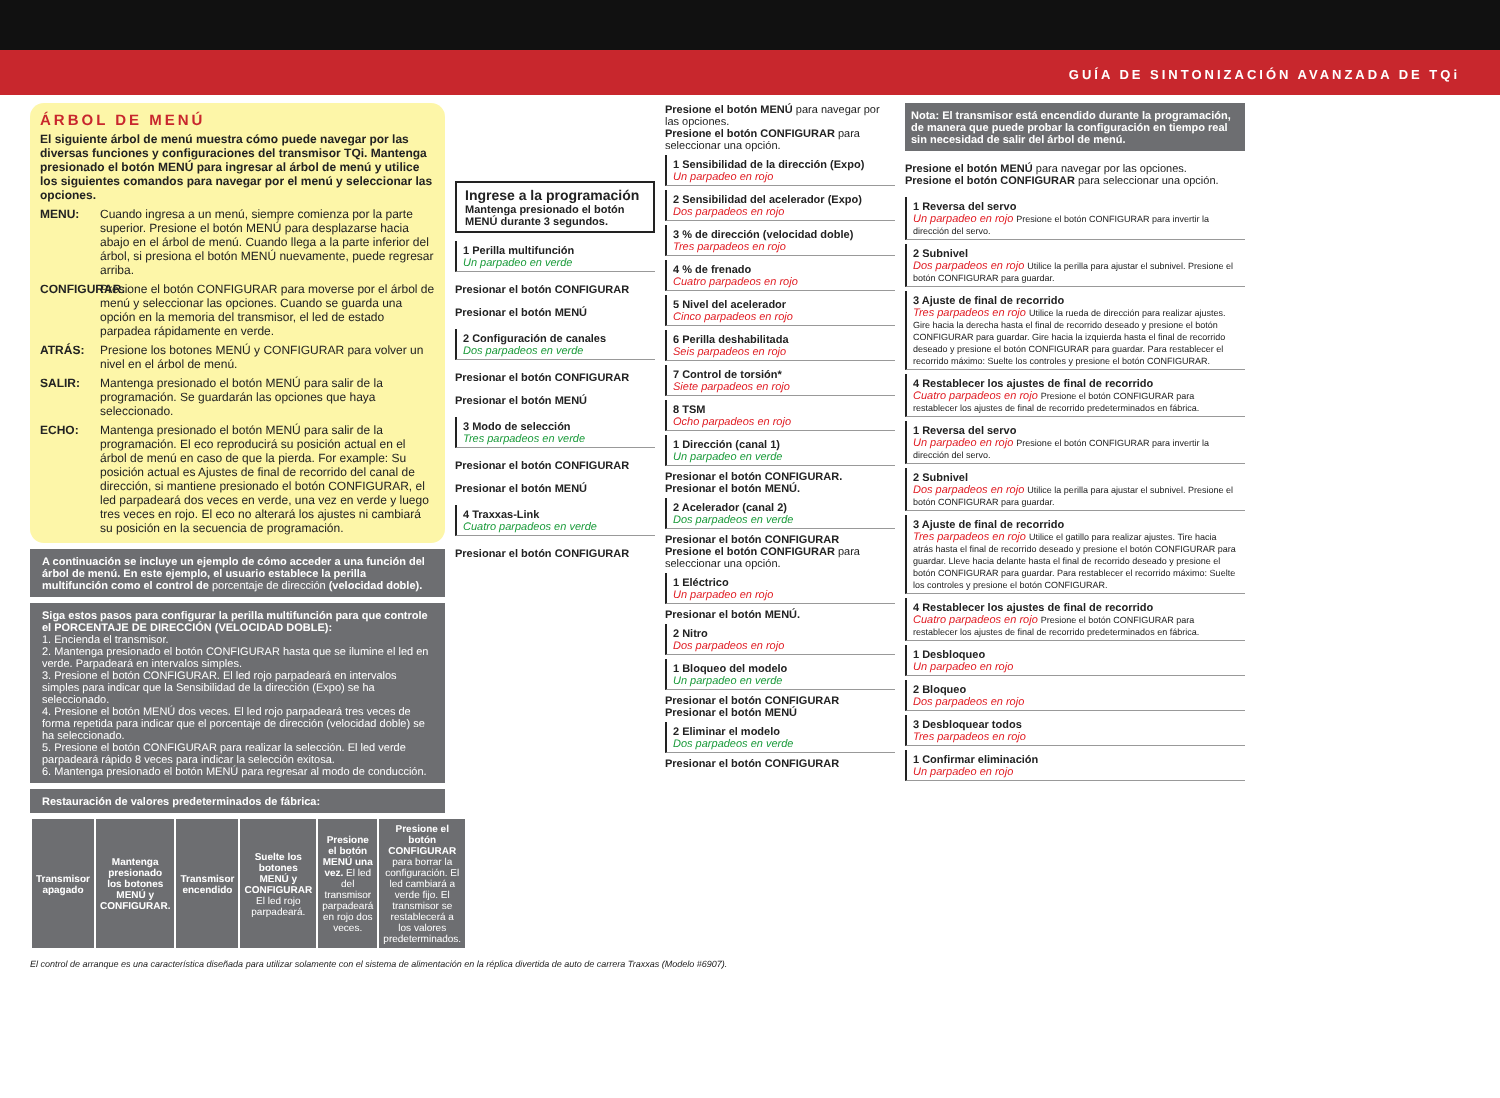GUÍA DE SINTONIZACIÓN AVANZADA DE TQi
ÁRBOL DE MENÚ
El siguiente árbol de menú muestra cómo puede navegar por las diversas funciones y configuraciones del transmisor TQi. Mantenga presionado el botón MENÚ para ingresar al árbol de menú y utilice los siguientes comandos para navegar por el menú y seleccionar las opciones.
MENU: Cuando ingresa a un menú, siempre comienza por la parte superior. Presione el botón MENÚ para desplazarse hacia abajo en el árbol de menú. Cuando llega a la parte inferior del árbol, si presiona el botón MENÚ nuevamente, puede regresar arriba.
CONFIGURAR: Presione el botón CONFIGURAR para moverse por el árbol de menú y seleccionar las opciones. Cuando se guarda una opción en la memoria del transmisor, el led de estado parpadea rápidamente en verde.
ATRÁS: Presione los botones MENÚ y CONFIGURAR para volver un nivel en el árbol de menú.
SALIR: Mantenga presionado el botón MENÚ para salir de la programación. Se guardarán las opciones que haya seleccionado.
ECHO: Mantenga presionado el botón MENÚ para salir de la programación. El eco reproducirá su posición actual en el árbol de menú en caso de que la pierda. For example: Su posición actual es Ajustes de final de recorrido del canal de dirección, si mantiene presionado el botón CONFIGURAR, el led parpadeará dos veces en verde, una vez en verde y luego tres veces en rojo. El eco no alterará los ajustes ni cambiará su posición en la secuencia de programación.
A continuación se incluye un ejemplo de cómo acceder a una función del árbol de menú. En este ejemplo, el usuario establece la perilla multifunción como el control de porcentaje de dirección (velocidad doble).
Siga estos pasos para configurar la perilla multifunción para que controle el PORCENTAJE DE DIRECCIÓN (VELOCIDAD DOBLE):
1. Encienda el transmisor.
2. Mantenga presionado el botón CONFIGURAR hasta que se ilumine el led en verde. Parpadeará en intervalos simples.
3. Presione el botón CONFIGURAR. El led rojo parpadeará en intervalos simples para indicar que la Sensibilidad de la dirección (Expo) se ha seleccionado.
4. Presione el botón MENÚ dos veces. El led rojo parpadeará tres veces de forma repetida para indicar que el porcentaje de dirección (velocidad doble) se ha seleccionado.
5. Presione el botón CONFIGURAR para realizar la selección. El led verde parpadeará rápido 8 veces para indicar la selección exitosa.
6. Mantenga presionado el botón MENÚ para regresar al modo de conducción.
Restauración de valores predeterminados de fábrica:
| Transmisor apagado | Mantenga presionado los botones MENÚ y CONFIGURAR. | Transmisor encendido | Suelte los botones MENÚ y CONFIGURAR El led rojo parpadeará. | Presione el botón MENÚ una vez. El led del transmisor parpadeará en rojo dos veces. | Presione el botón CONFIGURAR para borrar la configuración. El led cambiará a verde fijo. El transmisor se restablecerá a los valores predeterminados. |
El control de arranque es una característica diseñada para utilizar solamente con el sistema de alimentación en la réplica divertida de auto de carrera Traxxas (Modelo #6907).
Ingrese a la programación
Mantenga presionado el botón MENÚ durante 3 segundos.
1 Perilla multifunción
Un parpadeo en verde
Presionar el botón CONFIGURAR
Presionar el botón MENÚ
2 Configuración de canales
Dos parpadeos en verde
Presionar el botón CONFIGURAR
Presionar el botón MENÚ
3 Modo de selección
Tres parpadeos en verde
Presionar el botón CONFIGURAR
Presionar el botón MENÚ
4 Traxxas-Link
Cuatro parpadeos en verde
Presionar el botón CONFIGURAR
Presione el botón MENÚ para navegar por las opciones.
Presione el botón CONFIGURAR para seleccionar una opción.
1 Sensibilidad de la dirección (Expo)
Un parpadeo en rojo
2 Sensibilidad del acelerador (Expo)
Dos parpadeos en rojo
3 % de dirección (velocidad doble)
Tres parpadeos en rojo
4 % de frenado
Cuatro parpadeos en rojo
5 Nivel del acelerador
Cinco parpadeos en rojo
6 Perilla deshabilitada
Seis parpadeos en rojo
7 Control de torsión*
Siete parpadeos en rojo
8 TSM
Ocho parpadeos en rojo
1 Dirección (canal 1)
Un parpadeo en verde
Presionar el botón CONFIGURAR.
Presionar el botón MENÚ.
2 Acelerador (canal 2)
Dos parpadeos en verde
Presionar el botón CONFIGURAR
Presione el botón CONFIGURAR para seleccionar una opción.
1 Eléctrico
Un parpadeo en rojo
Presionar el botón MENÚ.
2 Nitro
Dos parpadeos en rojo
1 Bloqueo del modelo
Un parpadeo en verde
Presionar el botón CONFIGURAR
Presionar el botón MENÚ
2 Eliminar el modelo
Dos parpadeos en verde
Presionar el botón CONFIGURAR
Nota: El transmisor está encendido durante la programación, de manera que puede probar la configuración en tiempo real sin necesidad de salir del árbol de menú.
Presione el botón MENÚ para navegar por las opciones.
Presione el botón CONFIGURAR para seleccionar una opción.
1 Reversa del servo
Un parpadeo en rojo Presione el botón CONFIGURAR para invertir la dirección del servo.
2 Subnivel
Dos parpadeos en rojo Utilice la perilla para ajustar el subnivel. Presione el botón CONFIGURAR para guardar.
3 Ajuste de final de recorrido
Tres parpadeos en rojo Utilice la rueda de dirección para realizar ajustes. Gire hacia la derecha hasta el final de recorrido deseado y presione el botón CONFIGURAR para guardar. Gire hacia la izquierda hasta el final de recorrido deseado y presione el botón CONFIGURAR para guardar. Para restablecer el recorrido máximo: Suelte los controles y presione el botón CONFIGURAR.
4 Restablecer los ajustes de final de recorrido
Cuatro parpadeos en rojo Presione el botón CONFIGURAR para restablecer los ajustes de final de recorrido predeterminados en fábrica.
1 Reversa del servo
Un parpadeo en rojo Presione el botón CONFIGURAR para invertir la dirección del servo.
2 Subnivel
Dos parpadeos en rojo Utilice la perilla para ajustar el subnivel. Presione el botón CONFIGURAR para guardar.
3 Ajuste de final de recorrido
Tres parpadeos en rojo Utilice el gatillo para realizar ajustes. Tire hacia atrás hasta el final de recorrido deseado y presione el botón CONFIGURAR para guardar. Lleve hacia delante hasta el final de recorrido deseado y presione el botón CONFIGURAR para guardar. Para restablecer el recorrido máximo: Suelte los controles y presione el botón CONFIGURAR.
4 Restablecer los ajustes de final de recorrido
Cuatro parpadeos en rojo Presione el botón CONFIGURAR para restablecer los ajustes de final de recorrido predeterminados en fábrica.
1 Desbloqueo
Un parpadeo en rojo
2 Bloqueo
Dos parpadeos en rojo
3 Desbloquear todos
Tres parpadeos en rojo
1 Confirmar eliminación
Un parpadeo en rojo